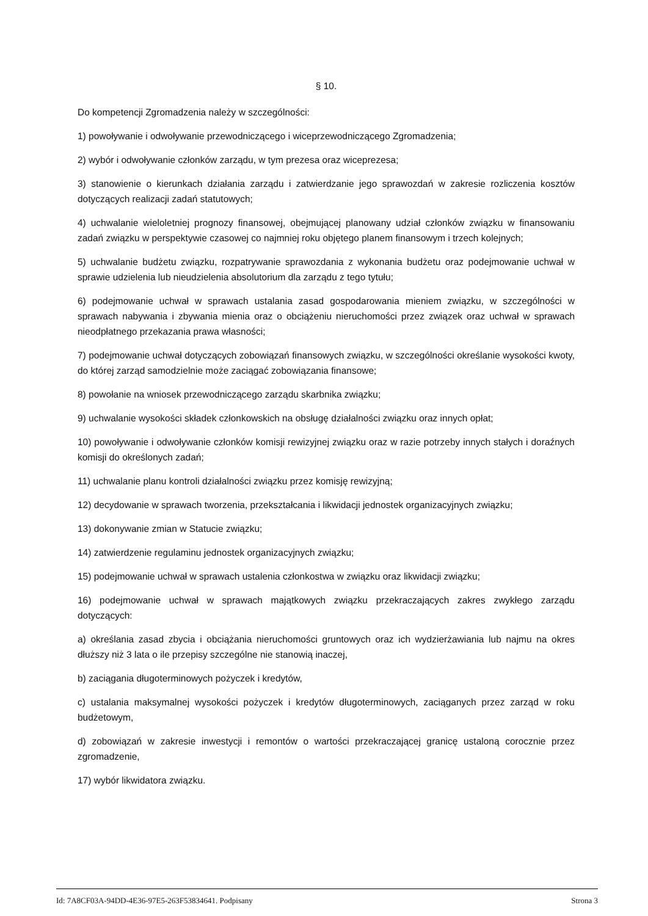§ 10.
Do kompetencji Zgromadzenia należy w szczególności:
1) powoływanie i odwoływanie przewodniczącego i wiceprzewodniczącego Zgromadzenia;
2) wybór i odwoływanie członków zarządu, w tym prezesa oraz wiceprezesa;
3) stanowienie o kierunkach działania zarządu i zatwierdzanie jego sprawozdań w zakresie rozliczenia kosztów dotyczących realizacji zadań statutowych;
4) uchwalanie wieloletniej prognozy finansowej, obejmującej planowany udział członków związku w finansowaniu zadań związku w perspektywie czasowej co najmniej roku objętego planem finansowym i trzech kolejnych;
5) uchwalanie budżetu związku, rozpatrywanie sprawozdania z wykonania budżetu oraz podejmowanie uchwał w sprawie udzielenia lub nieudzielenia absolutorium dla zarządu z tego tytułu;
6) podejmowanie uchwał w sprawach ustalania zasad gospodarowania mieniem związku, w szczególności w sprawach nabywania i zbywania mienia oraz o obciążeniu nieruchomości przez związek oraz uchwał w sprawach nieodpłatnego przekazania prawa własności;
7) podejmowanie uchwał dotyczących zobowiązań finansowych związku, w szczególności określanie wysokości kwoty, do której zarząd samodzielnie może zaciągać zobowiązania finansowe;
8) powołanie na wniosek przewodniczącego zarządu skarbnika związku;
9) uchwalanie wysokości składek członkowskich na obsługę działalności związku oraz innych opłat;
10) powoływanie i odwoływanie członków komisji rewizyjnej związku oraz w razie potrzeby innych stałych i doraźnych komisji do określonych zadań;
11) uchwalanie planu kontroli działalności związku przez komisję rewizyjną;
12) decydowanie w sprawach tworzenia, przekształcania i likwidacji jednostek organizacyjnych związku;
13) dokonywanie zmian w Statucie związku;
14) zatwierdzenie regulaminu jednostek organizacyjnych związku;
15) podejmowanie uchwał w sprawach ustalenia członkostwa w związku oraz likwidacji związku;
16) podejmowanie uchwał w sprawach majątkowych związku przekraczających zakres zwykłego zarządu dotyczących:
a) określania zasad zbycia i obciążania nieruchomości gruntowych oraz ich wydzierżawiania lub najmu na okres dłuższy niż 3 lata o ile przepisy szczególne nie stanowią inaczej,
b) zaciągania długoterminowych pożyczek i kredytów,
c) ustalania maksymalnej wysokości pożyczek i kredytów długoterminowych, zaciąganych przez zarząd w roku budżetowym,
d) zobowiązań w zakresie inwestycji i remontów o wartości przekraczającej granicę ustaloną corocznie przez zgromadzenie,
17) wybór likwidatora związku.
Id: 7A8CF03A-94DD-4E36-97E5-263F53834641. Podpisany Strona 3